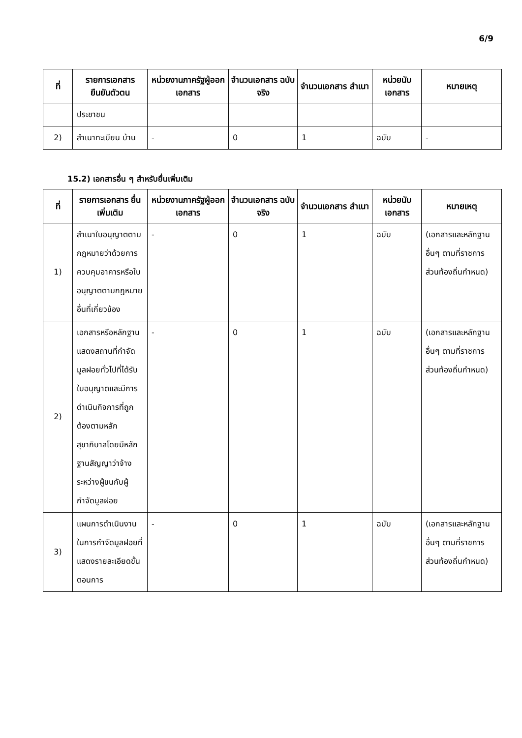6/9
| ที่ | รายการเอกสาร ยืนยันตัวตน | หน่วยงานภาครัฐผู้ออกเอกสาร | จำนวนเอกสาร ฉบับจริง | จำนวนเอกสาร สำเนา | หน่วยนับ เอกสาร | หมายเหตุ |
| --- | --- | --- | --- | --- | --- | --- |
| | ประชาชน | | | | | |
| 2) | สำเนาทะเบียน บ้าน | - | 0 | 1 | ฉบับ | - |
15.2) เอกสารอื่น ๆ สำหรับยื่นเพิ่มเติม
| ที่ | รายการเอกสาร ยื่นเพิ่มเติม | หน่วยงานภาครัฐผู้ออกเอกสาร | จำนวนเอกสาร ฉบับจริง | จำนวนเอกสาร สำเนา | หน่วยนับ เอกสาร | หมายเหตุ |
| --- | --- | --- | --- | --- | --- | --- |
| 1) | สำเนาใบอนุญาตตามกฎหมายว่าด้วยการควบคุมอาคารหรือใบอนุญาตตามกฎหมายอื่นที่เกี่ยวข้อง | - | 0 | 1 | ฉบับ | (เอกสารและหลักฐานอื่นๆ ตามที่ราชการส่วนท้องถิ่นกำหนด) |
| 2) | เอกสารหรือหลักฐานแสดงสถานที่กำจัดมูลฝอยทั่วไปที่ได้รับใบอนุญาตและมีการดำเนินกิจการที่ถูกต้องตามหลักสุขาภิบาลโดยมีหลักฐานสัญญาว่าจ้างระหว่างผู้ขนกับผู้กำจัดมูลฝอย | - | 0 | 1 | ฉบับ | (เอกสารและหลักฐานอื่นๆ ตามที่ราชการส่วนท้องถิ่นกำหนด) |
| 3) | แผนการดำเนินงานในการกำจัดมูลฝอยที่แสดงรายละเอียดขั้นตอนการ | - | 0 | 1 | ฉบับ | (เอกสารและหลักฐานอื่นๆ ตามที่ราชการส่วนท้องถิ่นกำหนด) |